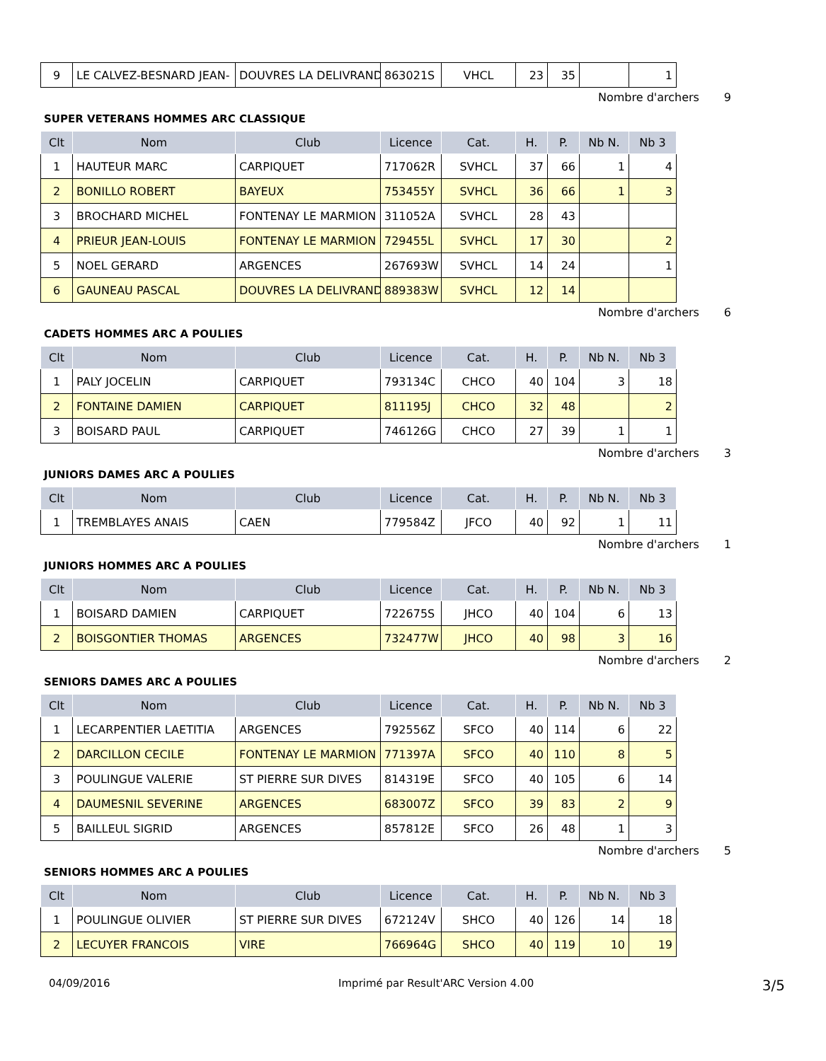| 9 | LE CALVEZ-BESNARD JEAN- | DOUVRES LA DELIVRAND | 863021S | VHCL | 23 | 35 | | 1 |
Nombre d'archers 9
SUPER VETERANS HOMMES ARC CLASSIQUE
| Clt | Nom | Club | Licence | Cat. | H. | P. | Nb N. | Nb 3 |
| --- | --- | --- | --- | --- | --- | --- | --- | --- |
| 1 | HAUTEUR MARC | CARPIQUET | 717062R | SVHCL | 37 | 66 | 1 | 4 |
| 2 | BONILLO ROBERT | BAYEUX | 753455Y | SVHCL | 36 | 66 | 1 | 3 |
| 3 | BROCHARD MICHEL | FONTENAY LE MARMION | 311052A | SVHCL | 28 | 43 | | |
| 4 | PRIEUR JEAN-LOUIS | FONTENAY LE MARMION | 729455L | SVHCL | 17 | 30 | | 2 |
| 5 | NOEL GERARD | ARGENCES | 267693W | SVHCL | 14 | 24 | | 1 |
| 6 | GAUNEAU PASCAL | DOUVRES LA DELIVRAND | 889383W | SVHCL | 12 | 14 | | |
Nombre d'archers 6
CADETS HOMMES ARC A POULIES
| Clt | Nom | Club | Licence | Cat. | H. | P. | Nb N. | Nb 3 |
| --- | --- | --- | --- | --- | --- | --- | --- | --- |
| 1 | PALY JOCELIN | CARPIQUET | 793134C | CHCO | 40 | 104 | 3 | 18 |
| 2 | FONTAINE DAMIEN | CARPIQUET | 811195J | CHCO | 32 | 48 | | 2 |
| 3 | BOISARD PAUL | CARPIQUET | 746126G | CHCO | 27 | 39 | 1 | 1 |
Nombre d'archers 3
JUNIORS DAMES ARC A POULIES
| Clt | Nom | Club | Licence | Cat. | H. | P. | Nb N. | Nb 3 |
| --- | --- | --- | --- | --- | --- | --- | --- | --- |
| 1 | TREMBLAYES ANAIS | CAEN | 779584Z | JFCO | 40 | 92 | 1 | 11 |
Nombre d'archers 1
JUNIORS HOMMES ARC A POULIES
| Clt | Nom | Club | Licence | Cat. | H. | P. | Nb N. | Nb 3 |
| --- | --- | --- | --- | --- | --- | --- | --- | --- |
| 1 | BOISARD DAMIEN | CARPIQUET | 722675S | JHCO | 40 | 104 | 6 | 13 |
| 2 | BOISGONTIER THOMAS | ARGENCES | 732477W | JHCO | 40 | 98 | 3 | 16 |
Nombre d'archers 2
SENIORS DAMES ARC A POULIES
| Clt | Nom | Club | Licence | Cat. | H. | P. | Nb N. | Nb 3 |
| --- | --- | --- | --- | --- | --- | --- | --- | --- |
| 1 | LECARPENTIER LAETITIA | ARGENCES | 792556Z | SFCO | 40 | 114 | 6 | 22 |
| 2 | DARCILLON CECILE | FONTENAY LE MARMION | 771397A | SFCO | 40 | 110 | 8 | 5 |
| 3 | POULINGUE VALERIE | ST PIERRE SUR DIVES | 814319E | SFCO | 40 | 105 | 6 | 14 |
| 4 | DAUMESNIL SEVERINE | ARGENCES | 683007Z | SFCO | 39 | 83 | 2 | 9 |
| 5 | BAILLEUL SIGRID | ARGENCES | 857812E | SFCO | 26 | 48 | 1 | 3 |
Nombre d'archers 5
SENIORS HOMMES ARC A POULIES
| Clt | Nom | Club | Licence | Cat. | H. | P. | Nb N. | Nb 3 |
| --- | --- | --- | --- | --- | --- | --- | --- | --- |
| 1 | POULINGUE OLIVIER | ST PIERRE SUR DIVES | 672124V | SHCO | 40 | 126 | 14 | 18 |
| 2 | LECUYER FRANCOIS | VIRE | 766964G | SHCO | 40 | 119 | 10 | 19 |
04/09/2016 Imprimé par Result'ARC Version 4.00 3/5